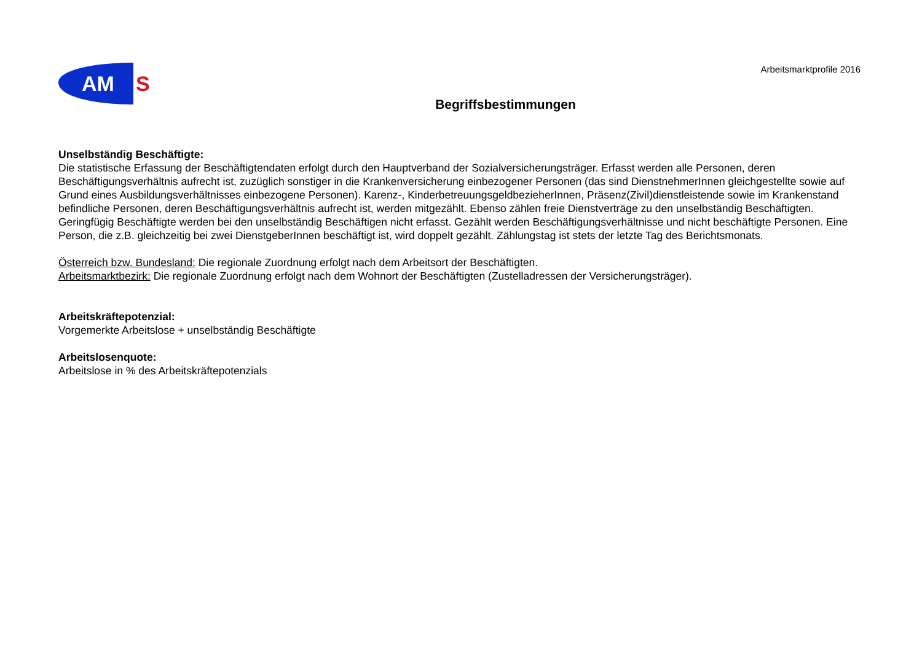AM
S
Arbeitsmarktprofile 2016
Begriffsbestimmungen
Unselbständig Beschäftigte:
Die statistische Erfassung der Beschäftigtendaten erfolgt durch den Hauptverband der Sozialversicherungsträger. Erfasst werden alle Personen, deren Beschäftigungsverhältnis aufrecht ist, zuzüglich sonstiger in die Krankenversicherung einbezogener Personen (das sind DienstnehmerInnen gleichgestellte sowie auf Grund eines Ausbildungsverhältnisses einbezogene Personen). Karenz-, KinderbetreuungsgeldbezieherInnen, Präsenz(Zivil)dienstleistende sowie im Krankenstand befindliche Personen, deren Beschäftigungsverhältnis aufrecht ist, werden mitgezählt. Ebenso zählen freie Dienstverträge zu den unselbständig Beschäftigten. Geringfügig Beschäftigte werden bei den unselbständig Beschäftigen nicht erfasst. Gezählt werden Beschäftigungsverhältnisse und nicht beschäftigte Personen. Eine Person, die z.B. gleichzeitig bei zwei DienstgeberInnen beschäftigt ist, wird doppelt gezählt. Zählungstag ist stets der letzte Tag des Berichtsmonats.
Österreich bzw. Bundesland: Die regionale Zuordnung erfolgt nach dem Arbeitsort der Beschäftigten.
Arbeitsmarktbezirk: Die regionale Zuordnung erfolgt nach dem Wohnort der Beschäftigten (Zustelladressen der Versicherungsträger).
Arbeitskräftepotenzial:
Vorgemerkte Arbeitslose + unselbständig Beschäftigte
Arbeitslosenquote:
Arbeitslose in % des Arbeitskräftepotenzials